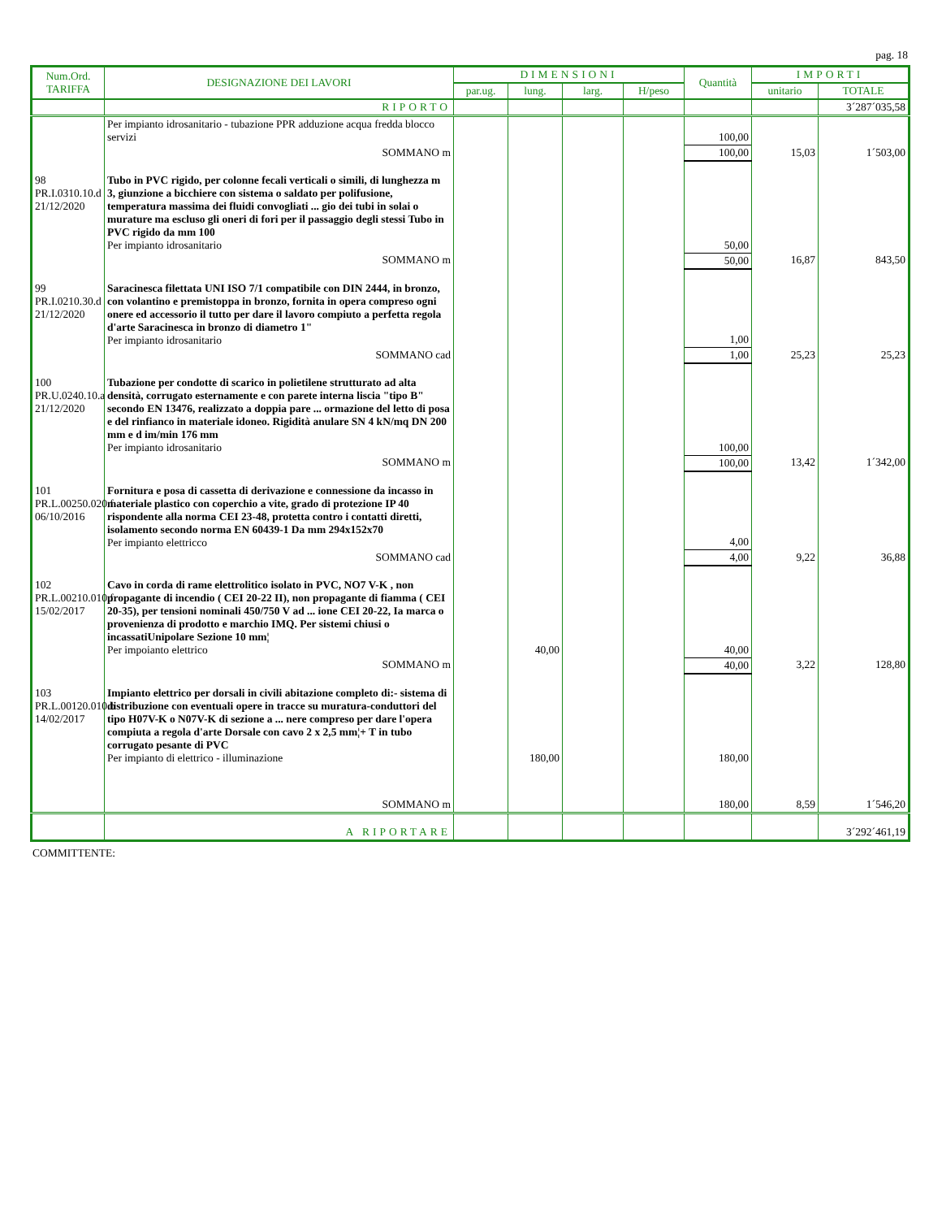pag. 18
| Num.Ord. TARIFFA | DESIGNAZIONE DEI LAVORI | DIMENSIONI | | | | Quantità | IMPORTI | |
| --- | --- | --- | --- | --- | --- | --- | --- | --- |
| | | par.ug. | lung. | larg. | H/peso | | unitario | TOTALE |
| | RIPORTO | | | | | | | 3´287´035,58 |
| | Per impianto idrosanitario - tubazione PPR adduzione acqua fredda blocco servizi | | | | | 100,00 | | |
| | SOMMANO m | | | | | 100,00 | 15,03 | 1´503,00 |
| 98 PR.I.0310.10.d 21/12/2020 | Tubo in PVC rigido, per colonne fecali verticali o simili, di lunghezza m 3, giunzione a bicchiere con sistema o saldato per polifusione, temperatura massima dei fluidi convogliati ... gio dei tubi in solai o murature ma escluso gli oneri di fori per il passaggio degli stessi Tubo in PVC rigido da mm 100 Per impianto idrosanitario | | | | | 50,00 | | |
| | SOMMANO m | | | | | 50,00 | 16,87 | 843,50 |
| 99 PR.I.0210.30.d 21/12/2020 | Saracinesca filettata UNI ISO 7/1 compatibile con DIN 2444, in bronzo, con volantino e premistoppa in bronzo, fornita in opera compreso ogni onere ed accessorio il tutto per dare il lavoro compiuto a perfetta regola d'arte Saracinesca in bronzo di diametro 1" Per impianto idrosanitario | | | | | 1,00 | | |
| | SOMMANO cad | | | | | 1,00 | 25,23 | 25,23 |
| 100 PR.U.0240.10.a 21/12/2020 | Tubazione per condotte di scarico in polietilene strutturato ad alta densità, corrugato esternamente e con parete interna liscia "tipo B" secondo EN 13476, realizzato a doppia pare ... ormazione del letto di posa e del rinfianco in materiale idoneo. Rigidità anulare SN 4 kN/mq DN 200 mm e d im/min 176 mm Per impianto idrosanitario | | | | | 100,00 | | |
| | SOMMANO m | | | | | 100,00 | 13,42 | 1´342,00 |
| 101 PR.L.00250.020.f 06/10/2016 | Fornitura e posa di cassetta di derivazione e connessione da incasso in materiale plastico con coperchio a vite, grado di protezione IP 40 rispondente alla norma CEI 23-48, protetta contro i contatti diretti, isolamento secondo norma EN 60439-1 Da mm 294x152x70 Per impianto elettricco | | | | | 4,00 | | |
| | SOMMANO cad | | | | | 4,00 | 9,22 | 36,88 |
| 102 PR.L.00210.010.f 15/02/2017 | Cavo in corda di rame elettrolitico isolato in PVC, NO7 V-K , non propagante di incendio ( CEI 20-22 II), non propagante di fiamma ( CEI 20-35), per tensioni nominali 450/750 V ad ... ione CEI 20-22, Ia marca o provenienza di prodotto e marchio IMQ. Per sistemi chiusi o incassatiUnipolare Sezione 10 mm¦ Per impoianto elettrico | | 40,00 | | | 40,00 | | |
| | SOMMANO m | | | | | 40,00 | 3,22 | 128,80 |
| 103 PR.L.00120.010.b 14/02/2017 | Impianto elettrico per dorsali in civili abitazione completo di:- sistema di distribuzione con eventuali opere in tracce su muratura-conduttori del tipo H07V-K o N07V-K di sezione a ... nere compreso per dare l'opera compiuta a regola d'arte Dorsale con cavo 2 x 2,5 mm¦+ T in tubo corrugato pesante di PVC Per impianto di elettrico - illuminazione | | 180,00 | | | 180,00 | | |
| | SOMMANO m | | | | | 180,00 | 8,59 | 1´546,20 |
| | A RIPORTARE | | | | | | | 3´292´461,19 |
COMMITTENTE: